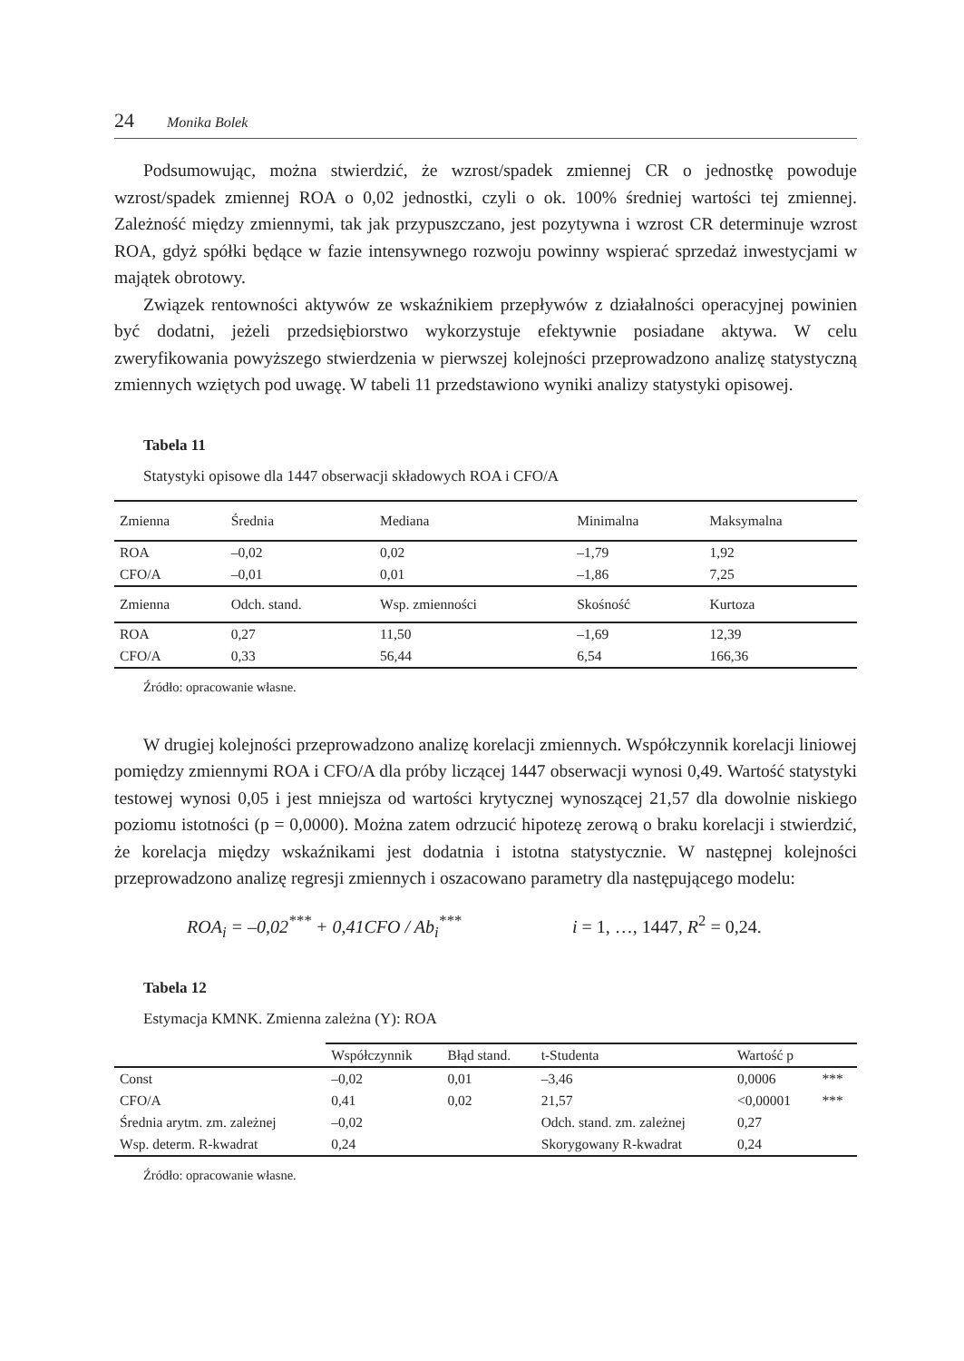24 Monika Bolek
Podsumowując, można stwierdzić, że wzrost/spadek zmiennej CR o jednostkę powoduje wzrost/spadek zmiennej ROA o 0,02 jednostki, czyli o ok. 100% średniej wartości tej zmiennej. Zależność między zmiennymi, tak jak przypuszczano, jest pozytywna i wzrost CR determinuje wzrost ROA, gdyż spółki będące w fazie intensywnego rozwoju powinny wspierać sprzedaż inwestycjami w majątek obrotowy.
Związek rentowności aktywów ze wskaźnikiem przepływów z działalności operacyjnej powinien być dodatni, jeżeli przedsiębiorstwo wykorzystuje efektywnie posiadane aktywa. W celu zweryfikowania powyższego stwierdzenia w pierwszej kolejności przeprowadzono analizę statystyczną zmiennych wziętych pod uwagę. W tabeli 11 przedstawiono wyniki analizy statystyki opisowej.
Tabela 11
Statystyki opisowe dla 1447 obserwacji składowych ROA i CFO/A
| Zmienna | Średnia | Mediana | Minimalna | Maksymalna |
| --- | --- | --- | --- | --- |
| ROA | –0,02 | 0,02 | –1,79 | 1,92 |
| CFO/A | –0,01 | 0,01 | –1,86 | 7,25 |
| Zmienna | Odch. stand. | Wsp. zmienności | Skośność | Kurtoza |
| ROA | 0,27 | 11,50 | –1,69 | 12,39 |
| CFO/A | 0,33 | 56,44 | 6,54 | 166,36 |
Źródło: opracowanie własne.
W drugiej kolejności przeprowadzono analizę korelacji zmiennych. Współczynnik korelacji liniowej pomiędzy zmiennymi ROA i CFO/A dla próby liczącej 1447 obserwacji wynosi 0,49. Wartość statystyki testowej wynosi 0,05 i jest mniejsza od wartości krytycznej wynoszącej 21,57 dla dowolnie niskiego poziomu istotności (p = 0,0000). Można zatem odrzucić hipotezę zerową o braku korelacji i stwierdzić, że korelacja między wskaźnikami jest dodatnia i istotna statystycznie. W następnej kolejności przeprowadzono analizę regresji zmiennych i oszacowano parametry dla następującego modelu:
ROA<sub>i</sub> = –0,02<sup>***</sup> + 0,41CFO / Ab<sub>i</sub><sup>***</sup> i = 1, …, 1447, R<sup>2</sup> = 0,24.
Tabela 12
Estymacja KMNK. Zmienna zależna (Y): ROA
| | Współczynnik | Błąd stand. | t-Studenta | Wartość p | |
| --- | --- | --- | --- | --- | --- |
| Const | –0,02 | 0,01 | –3,46 | 0,0006 | *** |
| CFO/A | 0,41 | 0,02 | 21,57 | <0,00001 | *** |
| Średnia arytm. zm. zależnej | –0,02 | | Odch. stand. zm. zależnej | 0,27 | |
| Wsp. determ. R-kwadrat | 0,24 | | Skorygowany R-kwadrat | 0,24 | |
Źródło: opracowanie własne.